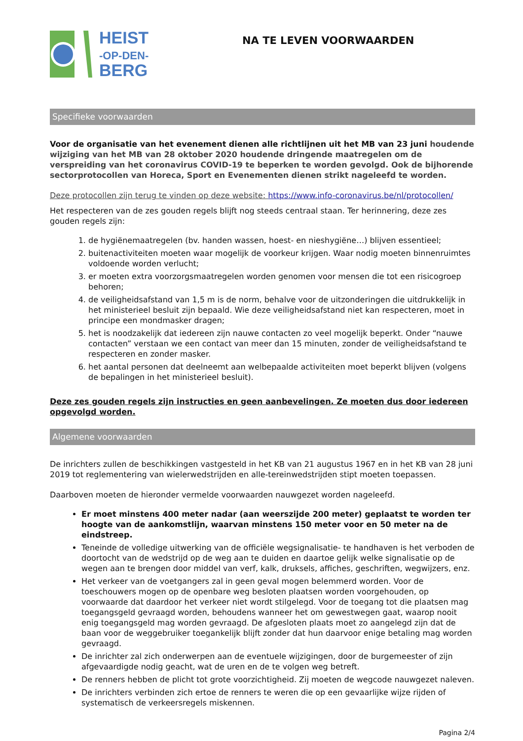HEIST
-OP-DEN-
BERG
NA TE LEVEN VOORWAARDEN
Specifieke voorwaarden
Voor de organisatie van het evenement dienen alle richtlijnen uit het MB van 23 juni houdende wijziging van het MB van 28 oktober 2020 houdende dringende maatregelen om de verspreiding van het coronavirus COVID-19 te beperken te worden gevolgd. Ook de bijhorende sectorprotocollen van Horeca, Sport en Evenementen dienen strikt nageleefd te worden.
Deze protocollen zijn terug te vinden op deze website: https://www.info-coronavirus.be/nl/protocollen/
Het respecteren van de zes gouden regels blijft nog steeds centraal staan. Ter herinnering, deze zes gouden regels zijn:
1. de hygiënemaatregelen (bv. handen wassen, hoest- en nieshygiëne…) blijven essentieel;
2. buitenactiviteiten moeten waar mogelijk de voorkeur krijgen. Waar nodig moeten binnenruimtes voldoende worden verlucht;
3. er moeten extra voorzorgsmaatregelen worden genomen voor mensen die tot een risicogroep behoren;
4. de veiligheidsafstand van 1,5 m is de norm, behalve voor de uitzonderingen die uitdrukkelijk in het ministerieel besluit zijn bepaald. Wie deze veiligheidsafstand niet kan respecteren, moet in principe een mondmasker dragen;
5. het is noodzakelijk dat iedereen zijn nauwe contacten zo veel mogelijk beperkt. Onder “nauwe contacten” verstaan we een contact van meer dan 15 minuten, zonder de veiligheidsafstand te respecteren en zonder masker.
6. het aantal personen dat deelneemt aan welbepaalde activiteiten moet beperkt blijven (volgens de bepalingen in het ministerieel besluit).
Deze zes gouden regels zijn instructies en geen aanbevelingen. Ze moeten dus door iedereen opgevolgd worden.
Algemene voorwaarden
De inrichters zullen de beschikkingen vastgesteld in het KB van 21 augustus 1967 en in het KB van 28 juni 2019 tot reglementering van wielerwedstrijden en alle-tereinwedstrijden stipt moeten toepassen.
Daarboven moeten de hieronder vermelde voorwaarden nauwgezet worden nageleefd.
Er moet minstens 400 meter nadar (aan weerszijde 200 meter) geplaatst te worden ter hoogte van de aankomstlijn, waarvan minstens 150 meter voor en 50 meter na de eindstreep.
Teneinde de volledige uitwerking van de officiële wegsignalisatie- te handhaven is het verboden de doortocht van de wedstrijd op de weg aan te duiden en daartoe gelijk welke signalisatie op de wegen aan te brengen door middel van verf, kalk, druksels, affiches, geschriften, wegwijzers, enz.
Het verkeer van de voetgangers zal in geen geval mogen belemmerd worden. Voor de toeschouwers mogen op de openbare weg besloten plaatsen worden voorgehouden, op voorwaarde dat daardoor het verkeer niet wordt stilgelegd. Voor de toegang tot die plaatsen mag toegangsgeld gevraagd worden, behoudens wanneer het om gewestwegen gaat, waarop nooit enig toegangsgeld mag worden gevraagd. De afgesloten plaats moet zo aangelegd zijn dat de baan voor de weggebruiker toegankelijk blijft zonder dat hun daarvoor enige betaling mag worden gevraagd.
De inrichter zal zich onderwerpen aan de eventuele wijzigingen, door de burgemeester of zijn afgevaardigde nodig geacht, wat de uren en de te volgen weg betreft.
De renners hebben de plicht tot grote voorzichtigheid. Zij moeten de wegcode nauwgezet naleven.
De inrichters verbinden zich ertoe de renners te weren die op een gevaarlijke wijze rijden of systematisch de verkeersregels miskennen.
Pagina 2/4